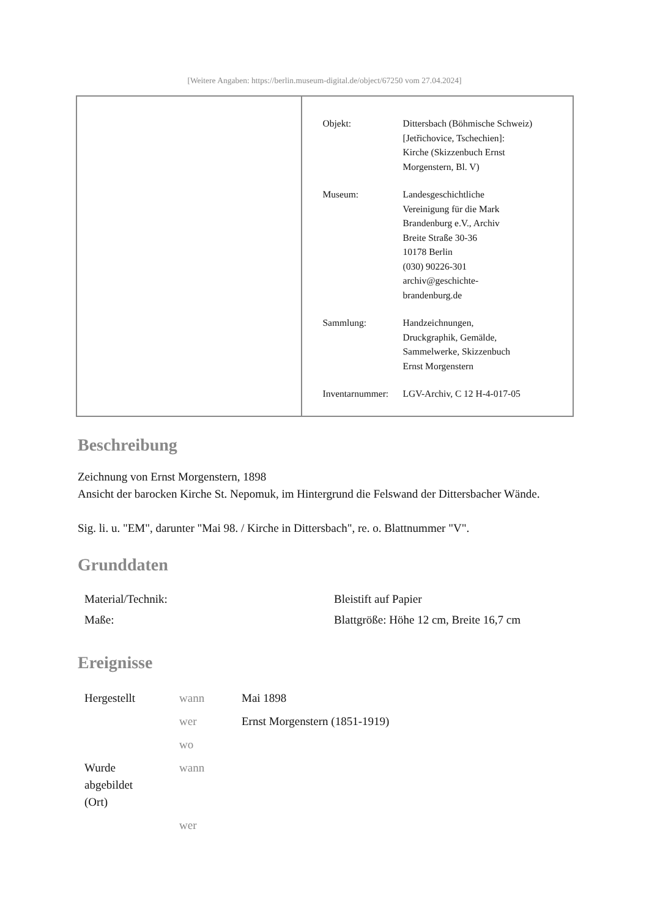[Weitere Angaben: https://berlin.museum-digital.de/object/67250 vom 27.04.2024]
| Objekt: | Dittersbach (Böhmische Schweiz) [Jetřichovice, Tschechien]: Kirche (Skizzenbuch Ernst Morgenstern, Bl. V) |
| Museum: | Landesgeschichtliche Vereinigung für die Mark Brandenburg e.V., Archiv Breite Straße 30-36 10178 Berlin (030) 90226-301 archiv@geschichte- brandenburg.de |
| Sammlung: | Handzeichnungen, Druckgraphik, Gemälde, Sammelwerke, Skizzenbuch Ernst Morgenstern |
| Inventarnummer: | LGV-Archiv, C 12 H-4-017-05 |
Beschreibung
Zeichnung von Ernst Morgenstern, 1898
Ansicht der barocken Kirche St. Nepomuk, im Hintergrund die Felswand der Dittersbacher Wände.
Sig. li. u. "EM", darunter "Mai 98. / Kirche in Dittersbach", re. o. Blattnummer "V".
Grunddaten
| Material/Technik: | Bleistift auf Papier |
| Maße: | Blattgröße: Höhe 12 cm, Breite 16,7 cm |
Ereignisse
| Hergestellt | wann | Mai 1898 |
| | wer | Ernst Morgenstern (1851-1919) |
| | wo | |
| Wurde abgebildet (Ort) | wann | |
| | wer | |